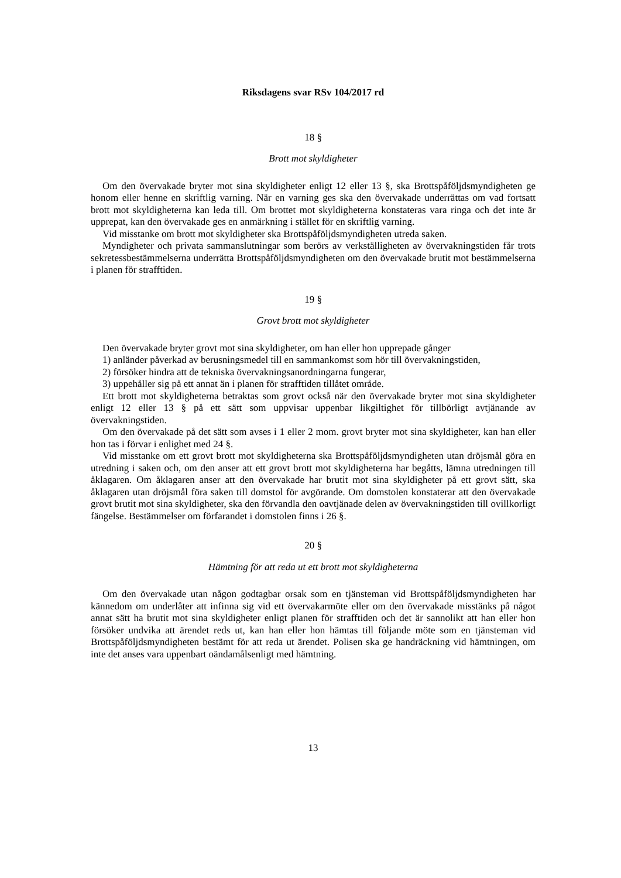Riksdagens svar RSv 104/2017 rd
18 §
Brott mot skyldigheter
Om den övervakade bryter mot sina skyldigheter enligt 12 eller 13 §, ska Brottspåföljdsmyndigheten ge honom eller henne en skriftlig varning. När en varning ges ska den övervakade underrättas om vad fortsatt brott mot skyldigheterna kan leda till. Om brottet mot skyldigheterna konstateras vara ringa och det inte är upprepat, kan den övervakade ges en anmärkning i stället för en skriftlig varning.
Vid misstanke om brott mot skyldigheter ska Brottspåföljdsmyndigheten utreda saken.
Myndigheter och privata sammanslutningar som berörs av verkställigheten av övervakningstiden får trots sekretessbestämmelserna underrätta Brottspåföljdsmyndigheten om den övervakade brutit mot bestämmelserna i planen för strafftiden.
19 §
Grovt brott mot skyldigheter
Den övervakade bryter grovt mot sina skyldigheter, om han eller hon upprepade gånger
1) anländer påverkad av berusningsmedel till en sammankomst som hör till övervakningstiden,
2) försöker hindra att de tekniska övervakningsanordningarna fungerar,
3) uppehåller sig på ett annat än i planen för strafftiden tillåtet område.
Ett brott mot skyldigheterna betraktas som grovt också när den övervakade bryter mot sina skyldigheter enligt 12 eller 13 § på ett sätt som uppvisar uppenbar likgiltighet för tillbörligt avtjänande av övervakningstiden.
Om den övervakade på det sätt som avses i 1 eller 2 mom. grovt bryter mot sina skyldigheter, kan han eller hon tas i förvar i enlighet med 24 §.
Vid misstanke om ett grovt brott mot skyldigheterna ska Brottspåföljdsmyndigheten utan dröjsmål göra en utredning i saken och, om den anser att ett grovt brott mot skyldigheterna har begåtts, lämna utredningen till åklagaren. Om åklagaren anser att den övervakade har brutit mot sina skyldigheter på ett grovt sätt, ska åklagaren utan dröjsmål föra saken till domstol för avgörande. Om domstolen konstaterar att den övervakade grovt brutit mot sina skyldigheter, ska den förvandla den oavtjänade delen av övervakningstiden till ovillkorligt fängelse. Bestämmelser om förfarandet i domstolen finns i 26 §.
20 §
Hämtning för att reda ut ett brott mot skyldigheterna
Om den övervakade utan någon godtagbar orsak som en tjänsteman vid Brottspåföljdsmyndigheten har kännedom om underlåter att infinna sig vid ett övervakarmöte eller om den övervakade misstänks på något annat sätt ha brutit mot sina skyldigheter enligt planen för strafftiden och det är sannolikt att han eller hon försöker undvika att ärendet reds ut, kan han eller hon hämtas till följande möte som en tjänsteman vid Brottspåföljdsmyndigheten bestämt för att reda ut ärendet. Polisen ska ge handräckning vid hämtningen, om inte det anses vara uppenbart oändamålsenligt med hämtning.
13